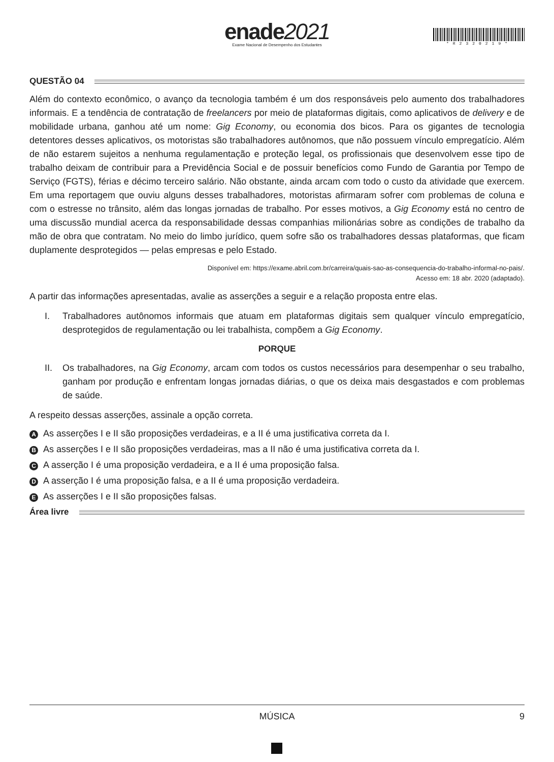enade2021
Exame Nacional de Desempenho dos Estudantes
*R2320219*
QUESTÃO 04
Além do contexto econômico, o avanço da tecnologia também é um dos responsáveis pelo aumento dos trabalhadores informais. E a tendência de contratação de freelancers por meio de plataformas digitais, como aplicativos de delivery e de mobilidade urbana, ganhou até um nome: Gig Economy, ou economia dos bicos. Para os gigantes de tecnologia detentores desses aplicativos, os motoristas são trabalhadores autônomos, que não possuem vínculo empregatício. Além de não estarem sujeitos a nenhuma regulamentação e proteção legal, os profissionais que desenvolvem esse tipo de trabalho deixam de contribuir para a Previdência Social e de possuir benefícios como Fundo de Garantia por Tempo de Serviço (FGTS), férias e décimo terceiro salário. Não obstante, ainda arcam com todo o custo da atividade que exercem. Em uma reportagem que ouviu alguns desses trabalhadores, motoristas afirmaram sofrer com problemas de coluna e com o estresse no trânsito, além das longas jornadas de trabalho. Por esses motivos, a Gig Economy está no centro de uma discussão mundial acerca da responsabilidade dessas companhias milionárias sobre as condições de trabalho da mão de obra que contratam. No meio do limbo jurídico, quem sofre são os trabalhadores dessas plataformas, que ficam duplamente desprotegidos — pelas empresas e pelo Estado.
Disponível em: https://exame.abril.com.br/carreira/quais-sao-as-consequencia-do-trabalho-informal-no-pais/.
Acesso em: 18 abr. 2020 (adaptado).
A partir das informações apresentadas, avalie as asserções a seguir e a relação proposta entre elas.
I. Trabalhadores autônomos informais que atuam em plataformas digitais sem qualquer vínculo empregatício, desprotegidos de regulamentação ou lei trabalhista, compõem a Gig Economy.
PORQUE
II. Os trabalhadores, na Gig Economy, arcam com todos os custos necessários para desempenhar o seu trabalho, ganham por produção e enfrentam longas jornadas diárias, o que os deixa mais desgastados e com problemas de saúde.
A respeito dessas asserções, assinale a opção correta.
A As asserções I e II são proposições verdadeiras, e a II é uma justificativa correta da I.
B As asserções I e II são proposições verdadeiras, mas a II não é uma justificativa correta da I.
C A asserção I é uma proposição verdadeira, e a II é uma proposição falsa.
D A asserção I é uma proposição falsa, e a II é uma proposição verdadeira.
E As asserções I e II são proposições falsas.
Área livre
MÚSICA 9